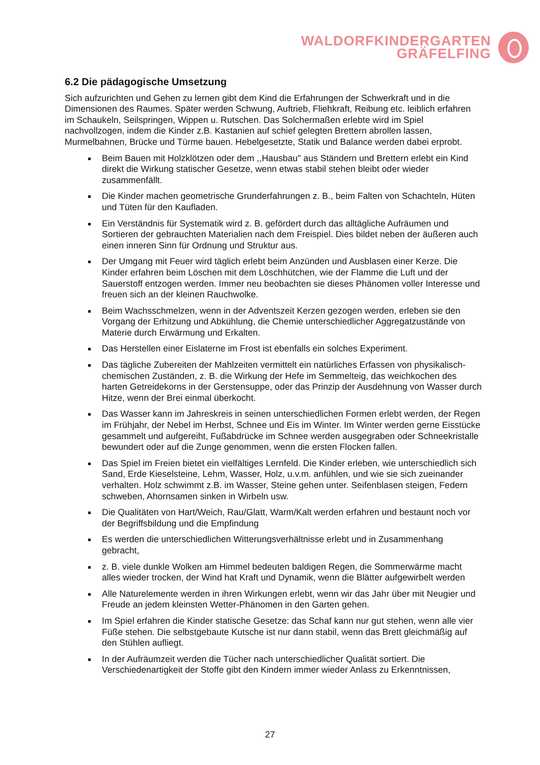WALDORFKINDERGARTEN
GRÄFELFING
6.2 Die pädagogische Umsetzung
Sich aufzurichten und Gehen zu lernen gibt dem Kind die Erfahrungen der Schwerkraft und in die Dimensionen des Raumes. Später werden Schwung, Auftrieb, Fliehkraft, Reibung etc. leiblich erfahren im Schaukeln, Seilspringen, Wippen u. Rutschen. Das Solchermaßen erlebte wird im Spiel nachvollzogen, indem die Kinder z.B. Kastanien auf schief gelegten Brettern abrollen lassen, Murmelbahnen, Brücke und Türme bauen. Hebelgesetzte, Statik und Balance werden dabei erprobt.
Beim Bauen mit Holzklötzen oder dem ,,Hausbau" aus Ständern und Brettern erlebt ein Kind direkt die Wirkung statischer Gesetze, wenn etwas stabil stehen bleibt oder wieder zusammenfällt.
Die Kinder machen geometrische Grunderfahrungen z. B., beim Falten von Schachteln, Hüten und Tüten für den Kaufladen.
Ein Verständnis für Systematik wird z. B. gefördert durch das alltägliche Aufräumen und Sortieren der gebrauchten Materialien nach dem Freispiel. Dies bildet neben der äußeren auch einen inneren Sinn für Ordnung und Struktur aus.
Der Umgang mit Feuer wird täglich erlebt beim Anzünden und Ausblasen einer Kerze. Die Kinder erfahren beim Löschen mit dem Löschhütchen, wie der Flamme die Luft und der Sauerstoff entzogen werden. Immer neu beobachten sie dieses Phänomen voller Interesse und freuen sich an der kleinen Rauchwolke.
Beim Wachsschmelzen, wenn in der Adventszeit Kerzen gezogen werden, erleben sie den Vorgang der Erhitzung und Abkühlung, die Chemie unterschiedlicher Aggregatzustände von Materie durch Erwärmung und Erkalten.
Das Herstellen einer Eislaterne im Frost ist ebenfalls ein solches Experiment.
Das tägliche Zubereiten der Mahlzeiten vermittelt ein natürliches Erfassen von physikalisch-chemischen Zuständen, z. B. die Wirkung der Hefe im Semmelteig, das weichkochen des harten Getreidekorns in der Gerstensuppe, oder das Prinzip der Ausdehnung von Wasser durch Hitze, wenn der Brei einmal überkocht.
Das Wasser kann im Jahreskreis in seinen unterschiedlichen Formen erlebt werden, der Regen im Frühjahr, der Nebel im Herbst, Schnee und Eis im Winter. Im Winter werden gerne Eisstücke gesammelt und aufgereiht, Fußabdrücke im Schnee werden ausgegraben oder Schneekristalle bewundert oder auf die Zunge genommen, wenn die ersten Flocken fallen.
Das Spiel im Freien bietet ein vielfältiges Lernfeld. Die Kinder erleben, wie unterschiedlich sich Sand, Erde Kieselsteine, Lehm, Wasser, Holz, u.v.m. anfühlen, und wie sie sich zueinander verhalten. Holz schwimmt z.B. im Wasser, Steine gehen unter. Seifenblasen steigen, Federn schweben, Ahornsamen sinken in Wirbeln usw.
Die Qualitäten von Hart/Weich, Rau/Glatt, Warm/Kalt werden erfahren und bestaunt noch vor der Begriffsbildung und die Empfindung
Es werden die unterschiedlichen Witterungsverhältnisse erlebt und in Zusammenhang gebracht,
z. B. viele dunkle Wolken am Himmel bedeuten baldigen Regen, die Sommerwärme macht alles wieder trocken, der Wind hat Kraft und Dynamik, wenn die Blätter aufgewirbelt werden
Alle Naturelemente werden in ihren Wirkungen erlebt, wenn wir das Jahr über mit Neugier und Freude an jedem kleinsten Wetter-Phänomen in den Garten gehen.
Im Spiel erfahren die Kinder statische Gesetze: das Schaf kann nur gut stehen, wenn alle vier Füße stehen. Die selbstgebaute Kutsche ist nur dann stabil, wenn das Brett gleichmäßig auf den Stühlen aufliegt.
In der Aufräumzeit werden die Tücher nach unterschiedlicher Qualität sortiert. Die Verschiedenartigkeit der Stoffe gibt den Kindern immer wieder Anlass zu Erkenntnissen,
27